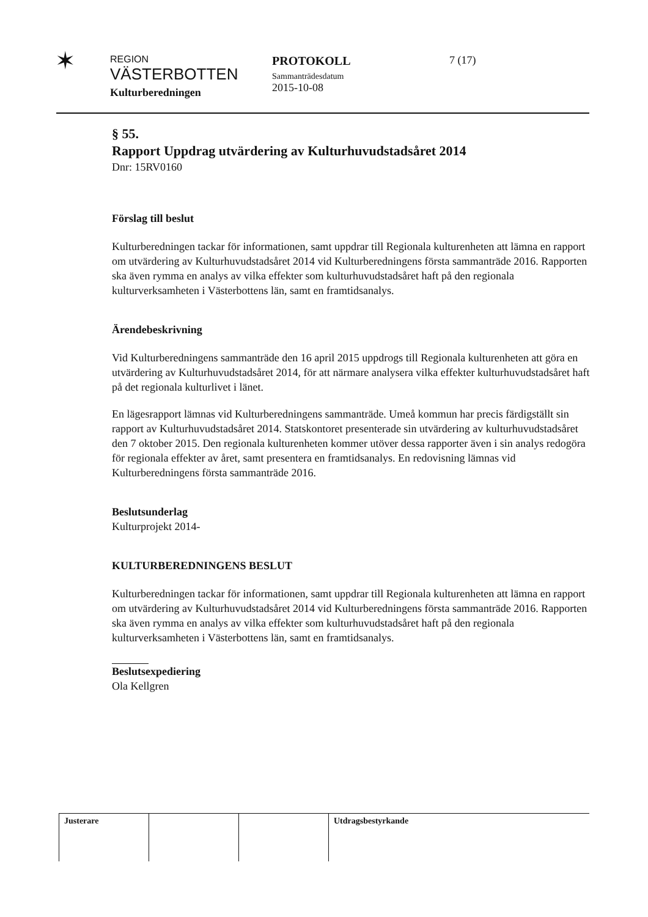✶
REGION
VÄSTERBOTTEN
Kulturberedningen
PROTOKOLL
Sammanträdesdatum
2015-10-08
7 (17)
§ 55.
Rapport Uppdrag utvärdering av Kulturhuvudstadsåret 2014
Dnr: 15RV0160
Förslag till beslut
Kulturberedningen tackar för informationen, samt uppdrar till Regionala kulturenheten att lämna en rapport om utvärdering av Kulturhuvudstadsåret 2014 vid Kulturberedningens första sammanträde 2016. Rapporten ska även rymma en analys av vilka effekter som kulturhuvudstadsåret haft på den regionala kulturverksamheten i Västerbottens län, samt en framtidsanalys.
Ärendebeskrivning
Vid Kulturberedningens sammanträde den 16 april 2015 uppdrogs till Regionala kulturenheten att göra en utvärdering av Kulturhuvudstadsåret 2014, för att närmare analysera vilka effekter kulturhuvudstadsåret haft på det regionala kulturlivet i länet.
En lägesrapport lämnas vid Kulturberedningens sammanträde. Umeå kommun har precis färdigställt sin rapport av Kulturhuvudstadsåret 2014. Statskontoret presenterade sin utvärdering av kulturhuvudstadsåret den 7 oktober 2015. Den regionala kulturenheten kommer utöver dessa rapporter även i sin analys redogöra för regionala effekter av året, samt presentera en framtidsanalys. En redovisning lämnas vid Kulturberedningens första sammanträde 2016.
Beslutsunderlag
Kulturprojekt 2014-
KULTURBEREDNINGENS BESLUT
Kulturberedningen tackar för informationen, samt uppdrar till Regionala kulturenheten att lämna en rapport om utvärdering av Kulturhuvudstadsåret 2014 vid Kulturberedningens första sammanträde 2016. Rapporten ska även rymma en analys av vilka effekter som kulturhuvudstadsåret haft på den regionala kulturverksamheten i Västerbottens län, samt en framtidsanalys.
Beslutsexpediering
Ola Kellgren
| Justerare | | | Utdragsbestyrkande |